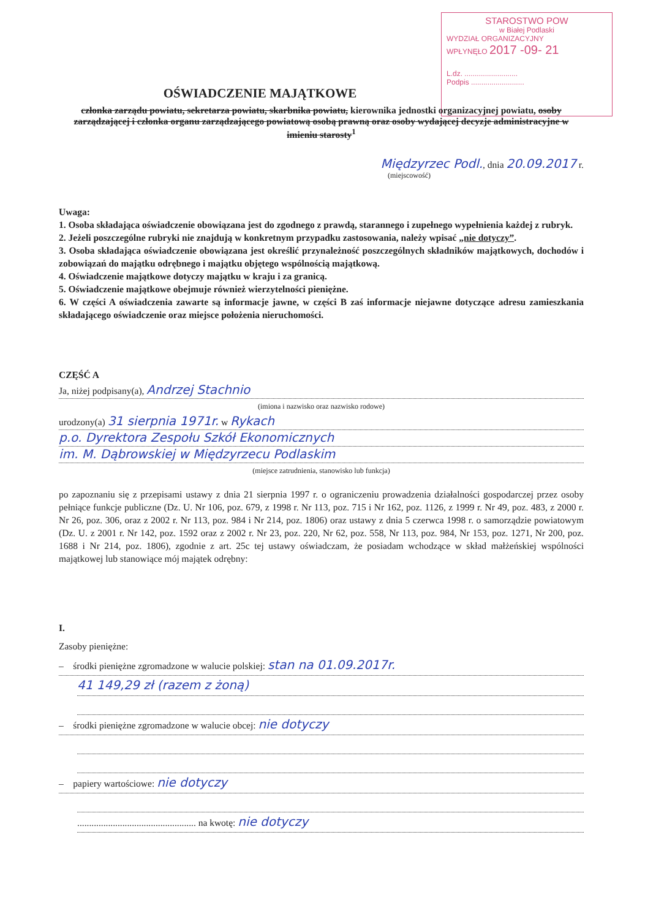STAROSTWO POW
w Białej Podlaski
WYDZIAŁ ORGANIZACYJNY
WPŁYNĘŁO 2017 -09- 21
L.dz. ..........................
Podpis ..........................
OŚWIADCZENIE MAJĄTKOWE
członka zarządu powiatu, sekretarza powiatu, skarbnika powiatu, kierownika jednostki organizacyjnej powiatu, osoby zarządzającej i członka organu zarządzającego powiatową osobą prawną oraz osoby wydającej decyzje administracyjne w imieniu starosty<sup>1</sup>
Międzyrzec Podl., dnia 20.09.2017 r.
(miejscowość)
Uwaga:
1. Osoba składająca oświadczenie obowiązana jest do zgodnego z prawdą, starannego i zupełnego wypełnienia każdej z rubryk.
2. Jeżeli poszczególne rubryki nie znajdują w konkretnym przypadku zastosowania, należy wpisać „nie dotyczy”.
3. Osoba składająca oświadczenie obowiązana jest określić przynależność poszczególnych składników majątkowych, dochodów i zobowiązań do majątku odrębnego i majątku objętego wspólnością majątkową.
4. Oświadczenie majątkowe dotyczy majątku w kraju i za granicą.
5. Oświadczenie majątkowe obejmuje również wierzytelności pieniężne.
6. W części A oświadczenia zawarte są informacje jawne, w części B zaś informacje niejawne dotyczące adresu zamieszkania składającego oświadczenie oraz miejsce położenia nieruchomości.
CZĘŚĆ A
Ja, niżej podpisany(a), Andrzej Stachnio
(imiona i nazwisko oraz nazwisko rodowe)
urodzony(a) 31 sierpnia 1971r. w Rykach
p.o. Dyrektora Zespołu Szkół Ekonomicznych
im. M. Dąbrowskiej w Międzyrzecu Podlaskim
(miejsce zatrudnienia, stanowisko lub funkcja)
po zapoznaniu się z przepisami ustawy z dnia 21 sierpnia 1997 r. o ograniczeniu prowadzenia działalności gospodarczej przez osoby pełniące funkcje publiczne (Dz. U. Nr 106, poz. 679, z 1998 r. Nr 113, poz. 715 i Nr 162, poz. 1126, z 1999 r. Nr 49, poz. 483, z 2000 r. Nr 26, poz. 306, oraz z 2002 r. Nr 113, poz. 984 i Nr 214, poz. 1806) oraz ustawy z dnia 5 czerwca 1998 r. o samorządzie powiatowym (Dz. U. z 2001 r. Nr 142, poz. 1592 oraz z 2002 r. Nr 23, poz. 220, Nr 62, poz. 558, Nr 113, poz. 984, Nr 153, poz. 1271, Nr 200, poz. 1688 i Nr 214, poz. 1806), zgodnie z art. 25c tej ustawy oświadczam, że posiadam wchodzące w skład małżeńskiej wspólności majątkowej lub stanowiące mój majątek odrębny:
I.
Zasoby pieniężne:
– środki pieniężne zgromadzone w walucie polskiej: stan na 01.09.2017r.
41 149,29 zł (razem z żoną)
– środki pieniężne zgromadzone w walucie obcej: nie dotyczy
– papiery wartościowe: nie dotyczy
.................................................. na kwotę: nie dotyczy